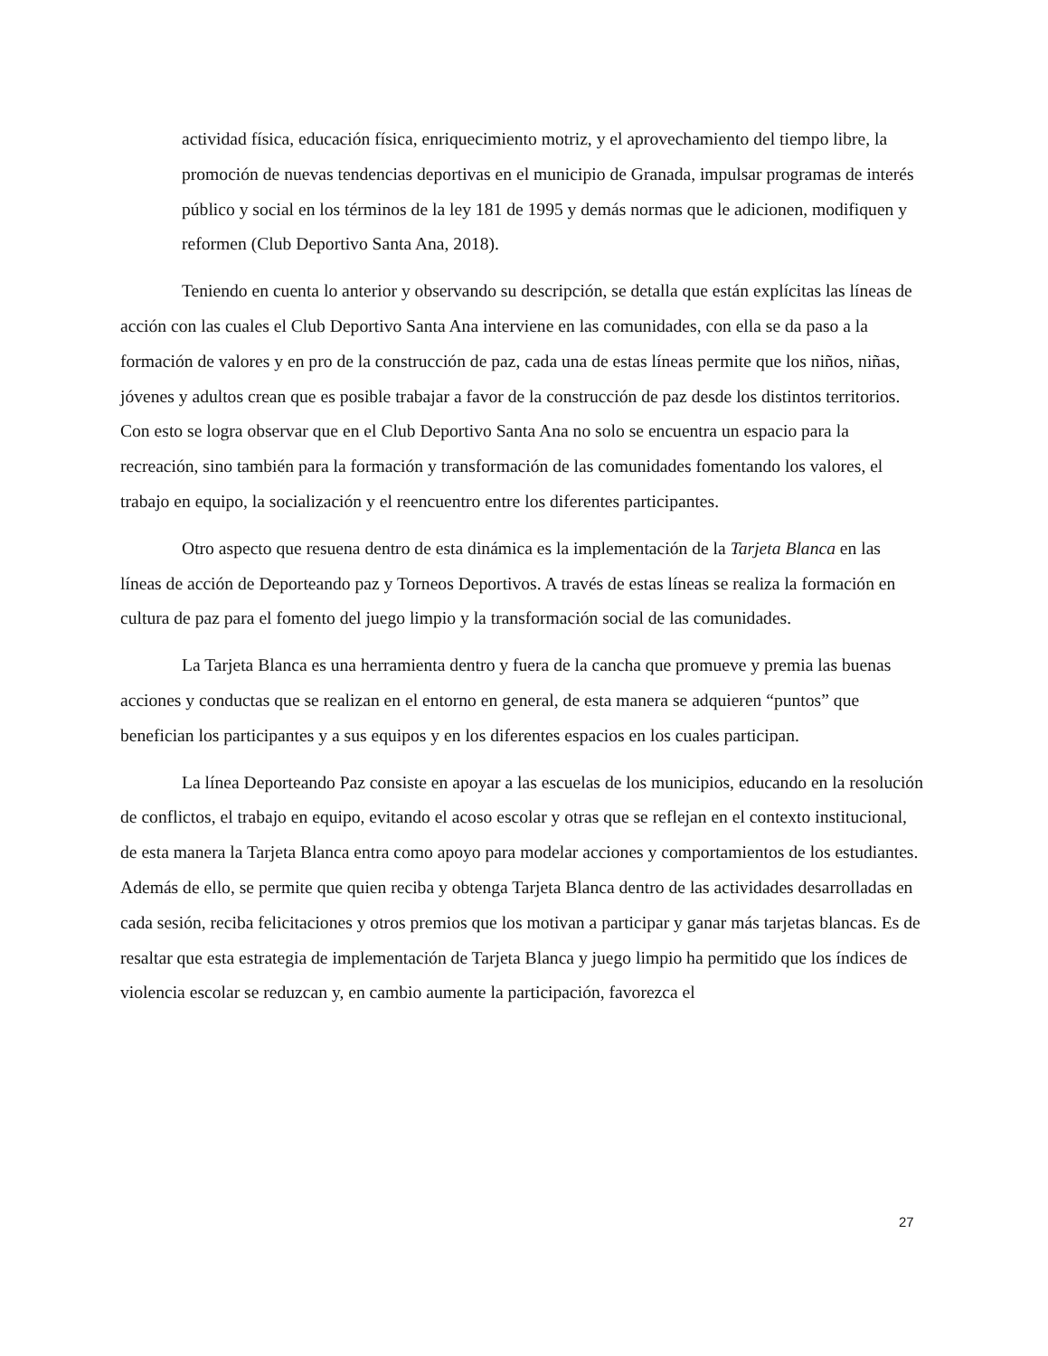actividad física, educación física, enriquecimiento motriz, y el aprovechamiento del tiempo libre, la promoción de nuevas tendencias deportivas en el municipio de Granada, impulsar programas de interés público y social en los términos de la ley 181 de 1995 y demás normas que le adicionen, modifiquen y reformen (Club Deportivo Santa Ana, 2018).
Teniendo en cuenta lo anterior y observando su descripción, se detalla que están explícitas las líneas de acción con las cuales el Club Deportivo Santa Ana interviene en las comunidades, con ella se da paso a la formación de valores y en pro de la construcción de paz, cada una de estas líneas permite que los niños, niñas, jóvenes y adultos crean que es posible trabajar a favor de la construcción de paz desde los distintos territorios. Con esto se logra observar que en el Club Deportivo Santa Ana no solo se encuentra un espacio para la recreación, sino también para la formación y transformación de las comunidades fomentando los valores, el trabajo en equipo, la socialización y el reencuentro entre los diferentes participantes.
Otro aspecto que resuena dentro de esta dinámica es la implementación de la Tarjeta Blanca en las líneas de acción de Deporteando paz y Torneos Deportivos. A través de estas líneas se realiza la formación en cultura de paz para el fomento del juego limpio y la transformación social de las comunidades.
La Tarjeta Blanca es una herramienta dentro y fuera de la cancha que promueve y premia las buenas acciones y conductas que se realizan en el entorno en general, de esta manera se adquieren “puntos” que benefician los participantes y a sus equipos y en los diferentes espacios en los cuales participan.
La línea Deporteando Paz consiste en apoyar a las escuelas de los municipios, educando en la resolución de conflictos, el trabajo en equipo, evitando el acoso escolar y otras que se reflejan en el contexto institucional, de esta manera la Tarjeta Blanca entra como apoyo para modelar acciones y comportamientos de los estudiantes. Además de ello, se permite que quien reciba y obtenga Tarjeta Blanca dentro de las actividades desarrolladas en cada sesión, reciba felicitaciones y otros premios que los motivan a participar y ganar más tarjetas blancas. Es de resaltar que esta estrategia de implementación de Tarjeta Blanca y juego limpio ha permitido que los índices de violencia escolar se reduzcan y, en cambio aumente la participación, favorezca el
27